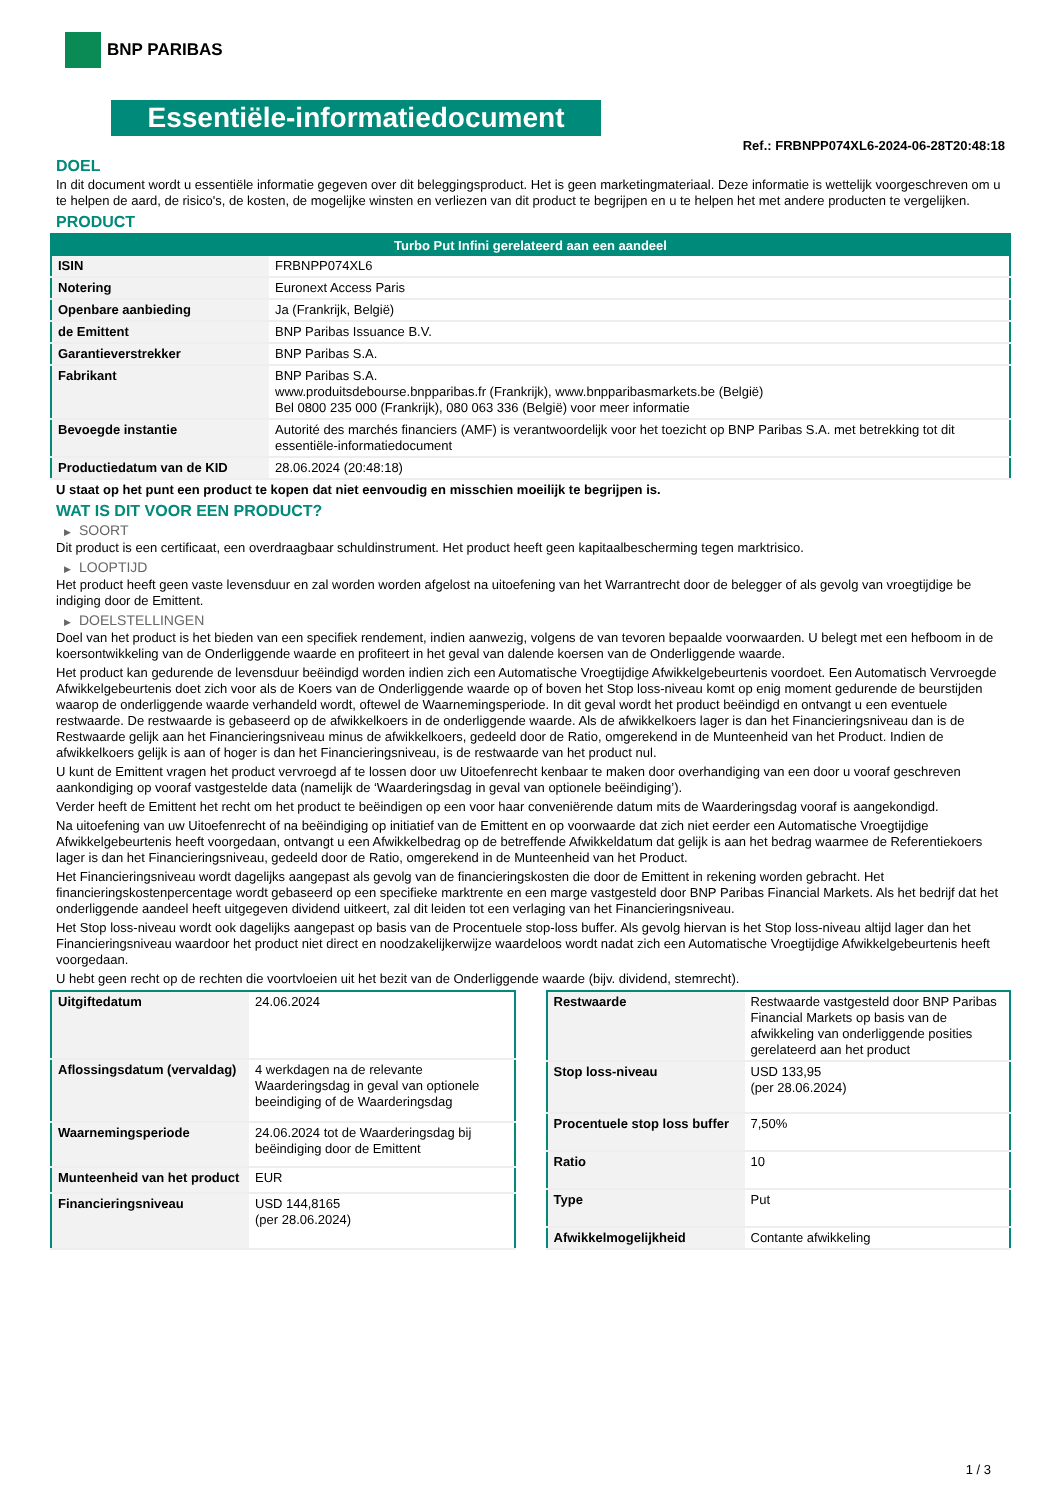BNP PARIBAS
Essentiële-informatiedocument
Ref.: FRBNPP074XL6-2024-06-28T20:48:18
DOEL
In dit document wordt u essentiële informatie gegeven over dit beleggingsproduct. Het is geen marketingmateriaal. Deze informatie is wettelijk voorgeschreven om u te helpen de aard, de risico's, de kosten, de mogelijke winsten en verliezen van dit product te begrijpen en u te helpen het met andere producten te vergelijken.
PRODUCT
| Turbo Put Infini gerelateerd aan een aandeel | |
| --- | --- |
| ISIN | FRBNPP074XL6 |
| Notering | Euronext Access Paris |
| Openbare aanbieding | Ja (Frankrijk, België) |
| de Emittent | BNP Paribas Issuance B.V. |
| Garantieverstrekker | BNP Paribas S.A. |
| Fabrikant | BNP Paribas S.A. www.produitsdebourse.bnpparibas.fr (Frankrijk), www.bnpparibasmarkets.be (België) Bel 0800 235 000 (Frankrijk), 080 063 336 (België) voor meer informatie |
| Bevoegde instantie | Autorité des marchés financiers (AMF) is verantwoordelijk voor het toezicht op BNP Paribas S.A. met betrekking tot dit essentiële-informatiedocument |
| Productiedatum van de KID | 28.06.2024 (20:48:18) |
U staat op het punt een product te kopen dat niet eenvoudig en misschien moeilijk te begrijpen is.
WAT IS DIT VOOR EEN PRODUCT?
▶ SOORT
Dit product is een certificaat, een overdraagbaar schuldinstrument. Het product heeft geen kapitaalbescherming tegen marktrisico.
▶ LOOPTIJD
Het product heeft geen vaste levensduur en zal worden worden afgelost na uitoefening van het Warrantrecht door de belegger of als gevolg van vroegtijdige be indiging door de Emittent.
▶ DOELSTELLINGEN
Doel van het product is het bieden van een specifiek rendement, indien aanwezig, volgens de van tevoren bepaalde voorwaarden. U belegt met een hefboom in de koersontwikkeling van de Onderliggende waarde en profiteert in het geval van dalende koersen van de Onderliggende waarde.
Het product kan gedurende de levensduur beëindigd worden indien zich een Automatische Vroegtijdige Afwikkelgebeurtenis voordoet. Een Automatisch Vervroegde Afwikkelgebeurtenis doet zich voor als de Koers van de Onderliggende waarde op of boven het Stop loss-niveau komt op enig moment gedurende de beurstijden waarop de onderliggende waarde verhandeld wordt, oftewel de Waarnemingsperiode. In dit geval wordt het product beëindigd en ontvangt u een eventuele restwaarde. De restwaarde is gebaseerd op de afwikkelkoers in de onderliggende waarde. Als de afwikkelkoers lager is dan het Financieringsniveau dan is de Restwaarde gelijk aan het Financieringsniveau minus de afwikkelkoers, gedeeld door de Ratio, omgerekend in de Munteenheid van het Product. Indien de afwikkelkoers gelijk is aan of hoger is dan het Financieringsniveau, is de restwaarde van het product nul.
U kunt de Emittent vragen het product vervroegd af te lossen door uw Uitoefenrecht kenbaar te maken door overhandiging van een door u vooraf geschreven aankondiging op vooraf vastgestelde data (namelijk de ‘Waarderingsdag in geval van optionele beëindiging’).
Verder heeft de Emittent het recht om het product te beëindigen op een voor haar conveniërende datum mits de Waarderingsdag vooraf is aangekondigd.
Na uitoefening van uw Uitoefenrecht of na beëindiging op initiatief van de Emittent en op voorwaarde dat zich niet eerder een Automatische Vroegtijdige Afwikkelgebeurtenis heeft voorgedaan, ontvangt u een Afwikkelbedrag op de betreffende Afwikkeldatum dat gelijk is aan het bedrag waarmee de Referentiekoers lager is dan het Financieringsniveau, gedeeld door de Ratio, omgerekend in de Munteenheid van het Product.
Het Financieringsniveau wordt dagelijks aangepast als gevolg van de financieringskosten die door de Emittent in rekening worden gebracht. Het financieringskostenpercentage wordt gebaseerd op een specifieke marktrente en een marge vastgesteld door BNP Paribas Financial Markets. Als het bedrijf dat het onderliggende aandeel heeft uitgegeven dividend uitkeert, zal dit leiden tot een verlaging van het Financieringsniveau.
Het Stop loss-niveau wordt ook dagelijks aangepast op basis van de Procentuele stop-loss buffer. Als gevolg hiervan is het Stop loss-niveau altijd lager dan het Financieringsniveau waardoor het product niet direct en noodzakelijkerwijze waardeloos wordt nadat zich een Automatische Vroegtijdige Afwikkelgebeurtenis heeft voorgedaan.
U hebt geen recht op de rechten die voortvloeien uit het bezit van de Onderliggende waarde (bijv. dividend, stemrecht).
| Uitgiftedatum | 24.06.2024 |
| Aflossingsdatum (vervaldag) | 4 werkdagen na de relevante Waarderingsdag in geval van optionele beeindiging of de Waarderingsdag |
| Waarnemingsperiode | 24.06.2024 tot de Waarderingsdag bij beëindiging door de Emittent |
| Munteenheid van het product | EUR |
| Financieringsniveau | USD 144,8165 (per 28.06.2024) |
| Restwaarde | Restwaarde vastgesteld door BNP Paribas Financial Markets op basis van de afwikkeling van onderliggende posities gerelateerd aan het product |
| Stop loss-niveau | USD 133,95 (per 28.06.2024) |
| Procentuele stop loss buffer | 7,50% |
| Ratio | 10 |
| Type | Put |
| Afwikkelmogelijkheid | Contante afwikkeling |
1 / 3